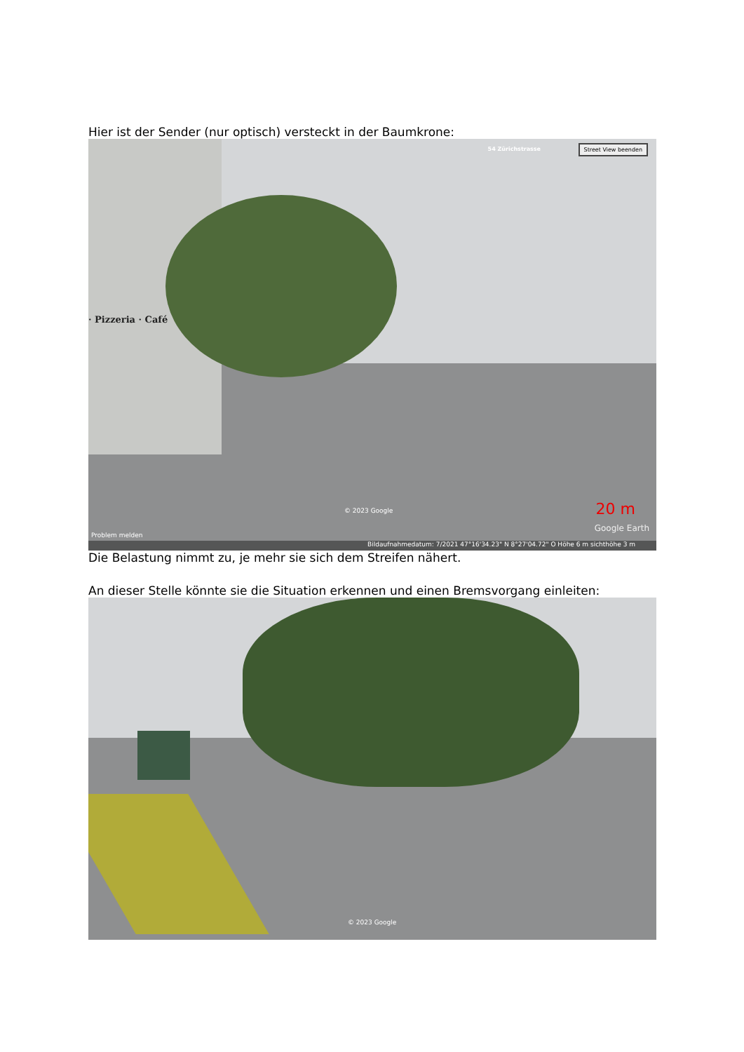Hier ist der Sender (nur optisch) versteckt in der Baumkrone:
· Pizzeria · Café
Street View beenden 54 Zürichstrasse
20 m © 2023 Google
Problem melden
Google Earth
Bildaufnahmedatum: 7/2021 47°16'34.23" N 8°27'04.72" O Höhe 6 m sichthöhe 3 m
Die Belastung nimmt zu, je mehr sie sich dem Streifen nähert.
An dieser Stelle könnte sie die Situation erkennen und einen Bremsvorgang einleiten:
© 2023 Google